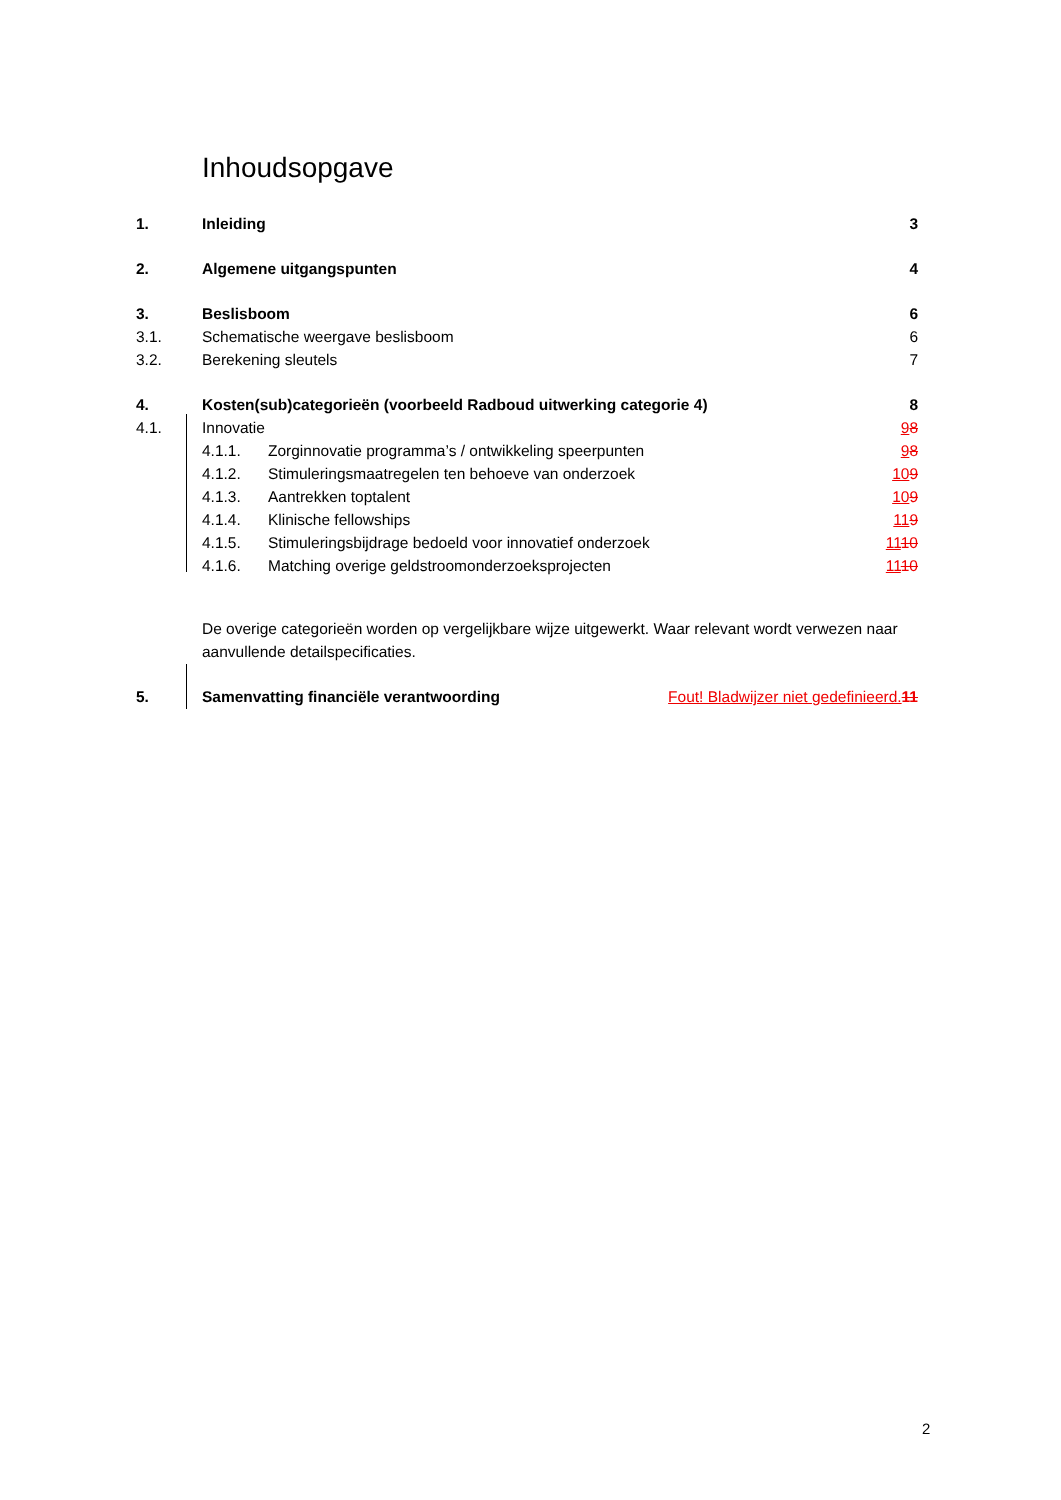Inhoudsopgave
1. Inleiding 3
2. Algemene uitgangspunten 4
3. Beslisboom 6
3.1. Schematische weergave beslisboom 6
3.2. Berekening sleutels 7
4. Kosten(sub)categorieën (voorbeeld Radboud uitwerking categorie 4) 8
4.1. Innovatie 98
4.1.1. Zorginnovatie programma’s / ontwikkeling speerpunten 98
4.1.2. Stimuleringsmaatregelen ten behoeve van onderzoek 109
4.1.3. Aantrekken toptalent 109
4.1.4. Klinische fellowships 119
4.1.5. Stimuleringsbijdrage bedoeld voor innovatief onderzoek 1110
4.1.6. Matching overige geldstroomonderzoeksprojecten 1110
De overige categorieën worden op vergelijkbare wijze uitgewerkt. Waar relevant wordt verwezen naar aanvullende detailspecificaties.
5. Samenvatting financiële verantwoording Fout! Bladwijzer niet gedefinieerd. 11
2